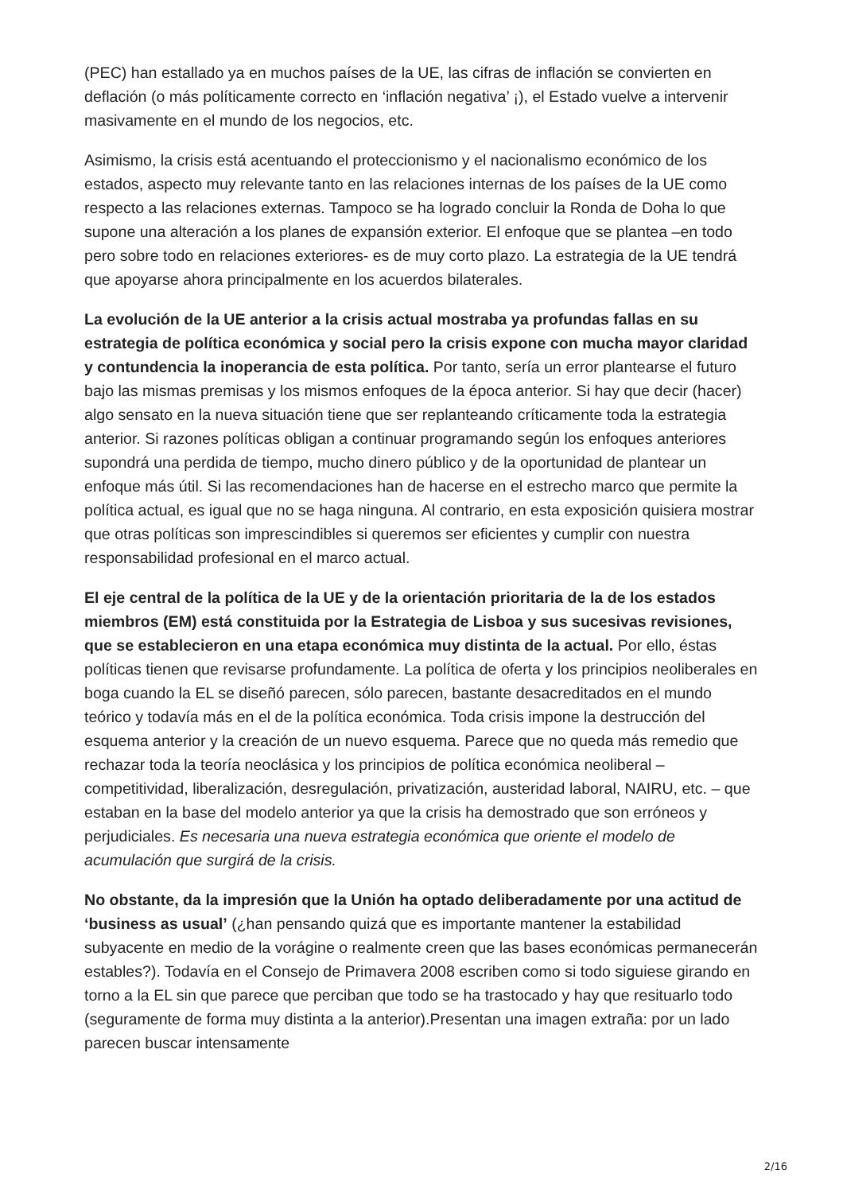(PEC) han estallado ya en muchos países de la UE, las cifras de inflación se convierten en deflación (o más políticamente correcto en ‘inflación negativa’ ¡), el Estado vuelve a intervenir masivamente en el mundo de los negocios, etc.
Asimismo, la crisis está acentuando el proteccionismo y el nacionalismo económico de los estados, aspecto muy relevante tanto en las relaciones internas de los países de la UE como respecto a las relaciones externas. Tampoco se ha logrado concluir la Ronda de Doha lo que supone una alteración a los planes de expansión exterior. El enfoque que se plantea –en todo pero sobre todo en relaciones exteriores- es de muy corto plazo. La estrategia de la UE tendrá que apoyarse ahora principalmente en los acuerdos bilaterales.
La evolución de la UE anterior a la crisis actual mostraba ya profundas fallas en su estrategia de política económica y social pero la crisis expone con mucha mayor claridad y contundencia la inoperancia de esta política. Por tanto, sería un error plantearse el futuro bajo las mismas premisas y los mismos enfoques de la época anterior. Si hay que decir (hacer) algo sensato en la nueva situación tiene que ser replanteando críticamente toda la estrategia anterior. Si razones políticas obligan a continuar programando según los enfoques anteriores supondrá una perdida de tiempo, mucho dinero público y de la oportunidad de plantear un enfoque más útil. Si las recomendaciones han de hacerse en el estrecho marco que permite la política actual, es igual que no se haga ninguna. Al contrario, en esta exposición quisiera mostrar que otras políticas son imprescindibles si queremos ser eficientes y cumplir con nuestra responsabilidad profesional en el marco actual.
El eje central de la política de la UE y de la orientación prioritaria de la de los estados miembros (EM) está constituida por la Estrategia de Lisboa y sus sucesivas revisiones, que se establecieron en una etapa económica muy distinta de la actual. Por ello, éstas políticas tienen que revisarse profundamente. La política de oferta y los principios neoliberales en boga cuando la EL se diseñó parecen, sólo parecen, bastante desacreditados en el mundo teórico y todavía más en el de la política económica. Toda crisis impone la destrucción del esquema anterior y la creación de un nuevo esquema. Parece que no queda más remedio que rechazar toda la teoría neoclásica y los principios de política económica neoliberal – competitividad, liberalización, desregulación, privatización, austeridad laboral, NAIRU, etc. – que estaban en la base del modelo anterior ya que la crisis ha demostrado que son erróneos y perjudiciales. Es necesaria una nueva estrategia económica que oriente el modelo de acumulación que surgirá de la crisis.
No obstante, da la impresión que la Unión ha optado deliberadamente por una actitud de ‘business as usual’ (¿han pensando quizá que es importante mantener la estabilidad subyacente en medio de la vorágine o realmente creen que las bases económicas permanecerán estables?). Todavía en el Consejo de Primavera 2008 escriben como si todo siguiese girando en torno a la EL sin que parece que perciban que todo se ha trastocado y hay que resituarlo todo (seguramente de forma muy distinta a la anterior).Presentan una imagen extraña: por un lado parecen buscar intensamente
2/16